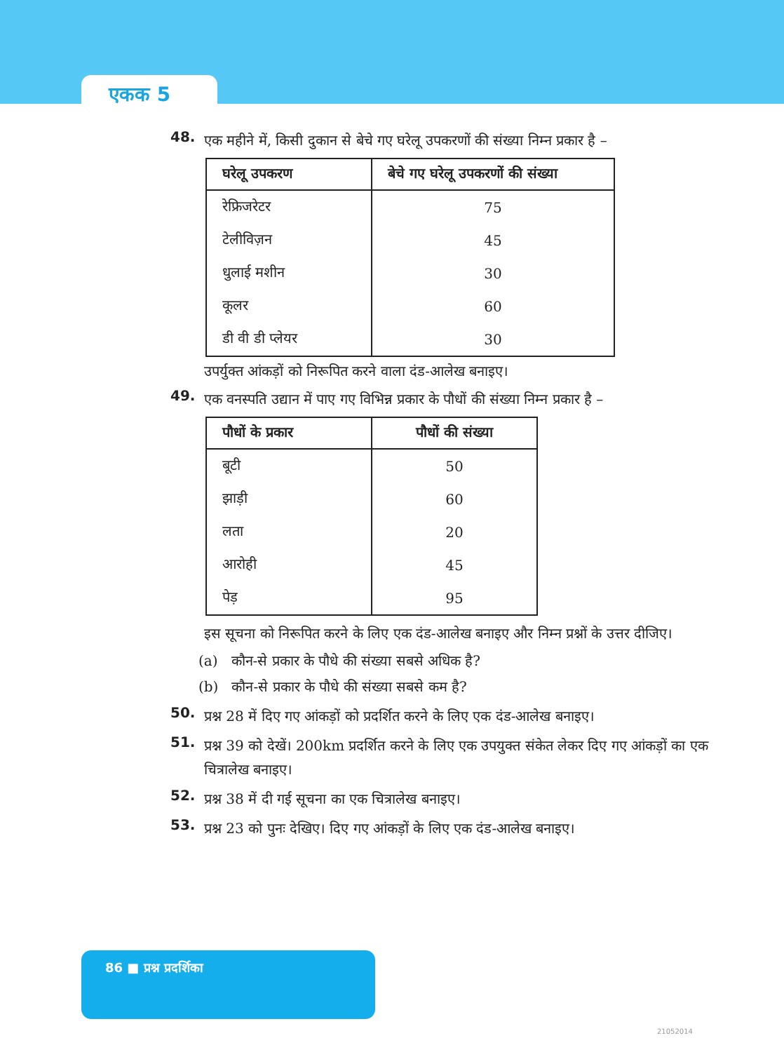एकक 5
48. एक महीने में, किसी दुकान से बेचे गए घरेलू उपकरणों की संख्या निम्न प्रकार है –
| घरेलू उपकरण | बेचे गए घरेलू उपकरणों की संख्या |
| --- | --- |
| रेफ्रिजरेटर | 75 |
| टेलीविज़न | 45 |
| धुलाई मशीन | 30 |
| कूलर | 60 |
| डी वी डी प्लेयर | 30 |
उपर्युक्त आंकड़ों को निरूपित करने वाला दंड-आलेख बनाइए।
49. एक वनस्पति उद्यान में पाए गए विभिन्न प्रकार के पौधों की संख्या निम्न प्रकार है –
| पौधों के प्रकार | पौधों की संख्या |
| --- | --- |
| बूटी | 50 |
| झाड़ी | 60 |
| लता | 20 |
| आरोही | 45 |
| पेड़ | 95 |
इस सूचना को निरूपित करने के लिए एक दंड-आलेख बनाइए और निम्न प्रश्नों के उत्तर दीजिए।
(a) कौन-से प्रकार के पौधे की संख्या सबसे अधिक है?
(b) कौन-से प्रकार के पौधे की संख्या सबसे कम है?
50. प्रश्न 28 में दिए गए आंकड़ों को प्रदर्शित करने के लिए एक दंड-आलेख बनाइए।
51. प्रश्न 39 को देखें। 200km प्रदर्शित करने के लिए एक उपयुक्त संकेत लेकर दिए गए आंकड़ों का एक चित्रालेख बनाइए।
52. प्रश्न 38 में दी गई सूचना का एक चित्रालेख बनाइए।
53. प्रश्न 23 को पुनः देखिए। दिए गए आंकड़ों के लिए एक दंड-आलेख बनाइए।
86 ■ प्रश्न प्रदर्शिका
21052014